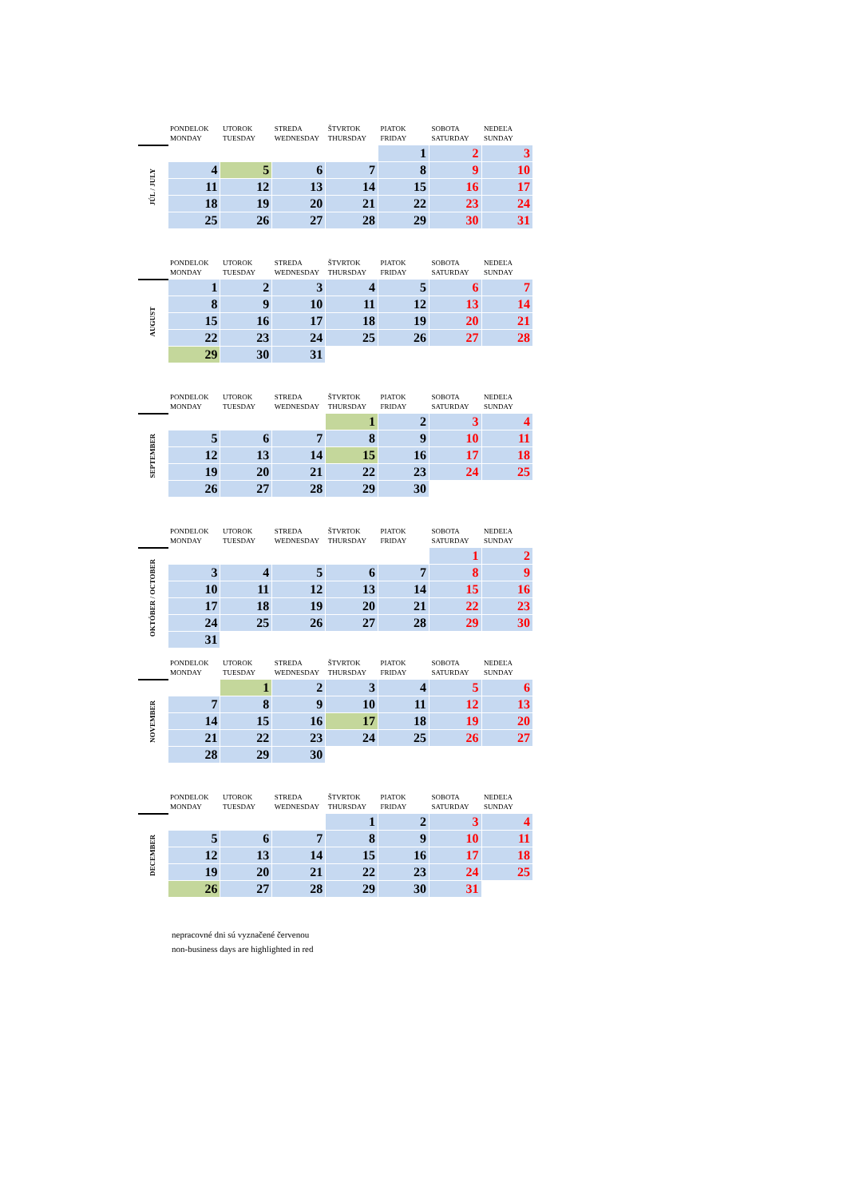| | PONDELOK MONDAY | UTOROK TUESDAY | STREDA WEDNESDAY | ŠTVRTOK THURSDAY | PIATOK FRIDAY | SOBOTA SATURDAY | NEDEĽA SUNDAY |
| --- | --- | --- | --- | --- | --- | --- | --- |
| JÚL / JULY | | | | | 1 | 2 | 3 |
| | 4 | 5 | 6 | 7 | 8 | 9 | 10 |
| | 11 | 12 | 13 | 14 | 15 | 16 | 17 |
| | 18 | 19 | 20 | 21 | 22 | 23 | 24 |
| | 25 | 26 | 27 | 28 | 29 | 30 | 31 |
| | PONDELOK MONDAY | UTOROK TUESDAY | STREDA WEDNESDAY | ŠTVRTOK THURSDAY | PIATOK FRIDAY | SOBOTA SATURDAY | NEDEĽA SUNDAY |
| --- | --- | --- | --- | --- | --- | --- | --- |
| AUGUST | 1 | 2 | 3 | 4 | 5 | 6 | 7 |
| | 8 | 9 | 10 | 11 | 12 | 13 | 14 |
| | 15 | 16 | 17 | 18 | 19 | 20 | 21 |
| | 22 | 23 | 24 | 25 | 26 | 27 | 28 |
| | 29 | 30 | 31 | | | | |
| | PONDELOK MONDAY | UTOROK TUESDAY | STREDA WEDNESDAY | ŠTVRTOK THURSDAY | PIATOK FRIDAY | SOBOTA SATURDAY | NEDEĽA SUNDAY |
| --- | --- | --- | --- | --- | --- | --- | --- |
| SEPTEMBER | | | | 1 | 2 | 3 | 4 |
| | 5 | 6 | 7 | 8 | 9 | 10 | 11 |
| | 12 | 13 | 14 | 15 | 16 | 17 | 18 |
| | 19 | 20 | 21 | 22 | 23 | 24 | 25 |
| | 26 | 27 | 28 | 29 | 30 | | |
| | PONDELOK MONDAY | UTOROK TUESDAY | STREDA WEDNESDAY | ŠTVRTOK THURSDAY | PIATOK FRIDAY | SOBOTA SATURDAY | NEDEĽA SUNDAY |
| --- | --- | --- | --- | --- | --- | --- | --- |
| OKTÓBER / OCTOBER | | | | | | 1 | 2 |
| | 3 | 4 | 5 | 6 | 7 | 8 | 9 |
| | 10 | 11 | 12 | 13 | 14 | 15 | 16 |
| | 17 | 18 | 19 | 20 | 21 | 22 | 23 |
| | 24 | 25 | 26 | 27 | 28 | 29 | 30 |
| | 31 | | | | | | |
| | PONDELOK MONDAY | UTOROK TUESDAY | STREDA WEDNESDAY | ŠTVRTOK THURSDAY | PIATOK FRIDAY | SOBOTA SATURDAY | NEDEĽA SUNDAY |
| --- | --- | --- | --- | --- | --- | --- | --- |
| NOVEMBER | | 1 | 2 | 3 | 4 | 5 | 6 |
| | 7 | 8 | 9 | 10 | 11 | 12 | 13 |
| | 14 | 15 | 16 | 17 | 18 | 19 | 20 |
| | 21 | 22 | 23 | 24 | 25 | 26 | 27 |
| | 28 | 29 | 30 | | | | |
| | PONDELOK MONDAY | UTOROK TUESDAY | STREDA WEDNESDAY | ŠTVRTOK THURSDAY | PIATOK FRIDAY | SOBOTA SATURDAY | NEDEĽA SUNDAY |
| --- | --- | --- | --- | --- | --- | --- | --- |
| DECEMBER | | | | 1 | 2 | 3 | 4 |
| | 5 | 6 | 7 | 8 | 9 | 10 | 11 |
| | 12 | 13 | 14 | 15 | 16 | 17 | 18 |
| | 19 | 20 | 21 | 22 | 23 | 24 | 25 |
| | 26 | 27 | 28 | 29 | 30 | 31 | |
nepracovné dni sú vyznačené červenou
non-business days are highlighted in red